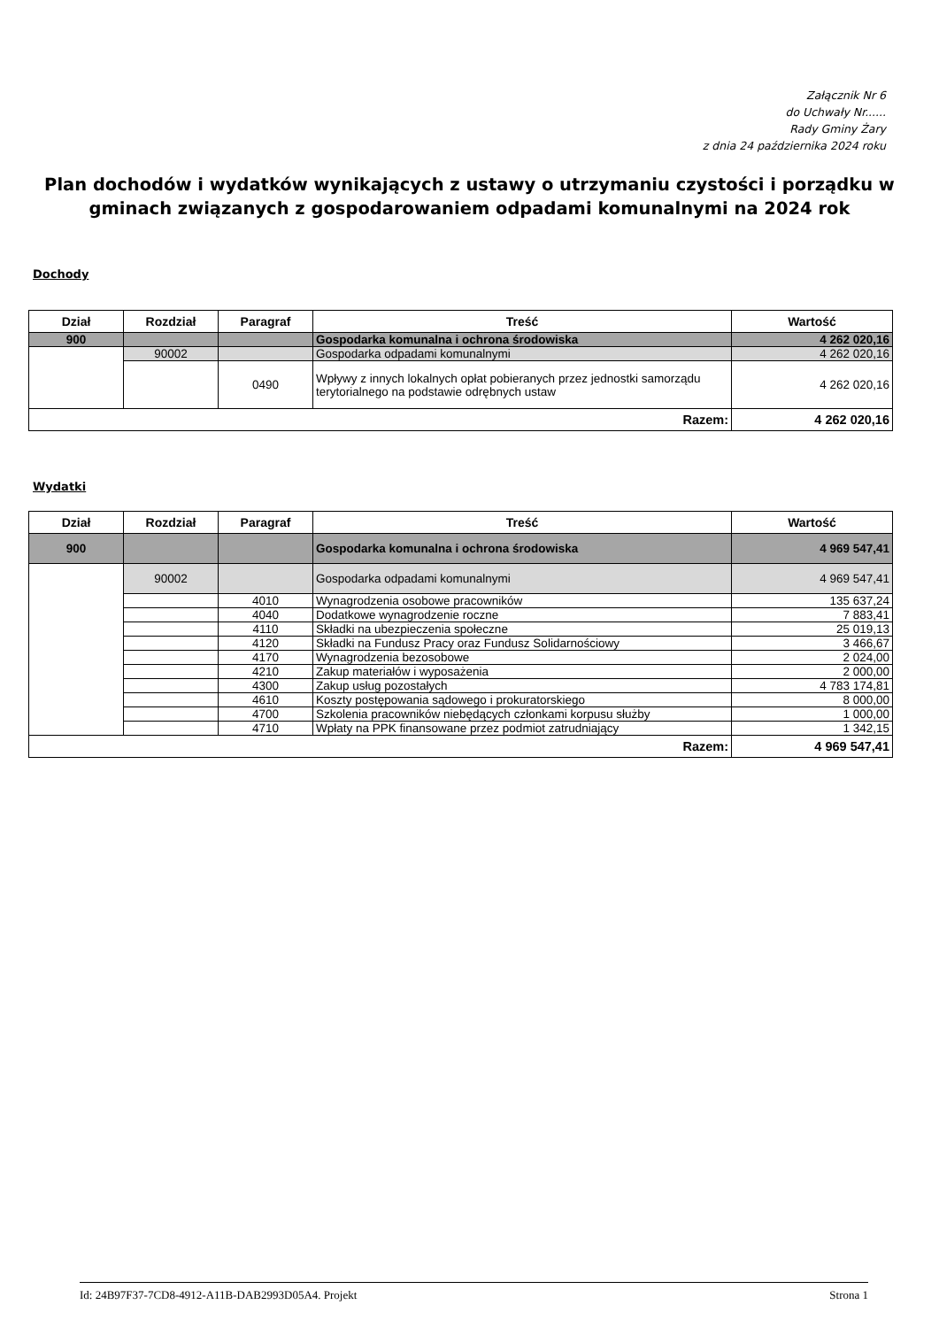Załącznik Nr 6
do Uchwały Nr......
Rady Gminy Żary
z dnia 24 października 2024 roku
Plan dochodów i wydatków wynikających z ustawy o utrzymaniu czystości i porządku w gminach związanych z gospodarowaniem odpadami komunalnymi na 2024 rok
Dochody
| Dział | Rozdział | Paragraf | Treść | Wartość |
| --- | --- | --- | --- | --- |
| 900 | | | Gospodarka komunalna i ochrona środowiska | 4 262 020,16 |
| | 90002 | | Gospodarka odpadami komunalnymi | 4 262 020,16 |
| | | 0490 | Wpływy z innych lokalnych opłat pobieranych przez jednostki samorządu terytorialnego na podstawie odrębnych ustaw | 4 262 020,16 |
| Razem: | | | | 4 262 020,16 |
Wydatki
| Dział | Rozdział | Paragraf | Treść | Wartość |
| --- | --- | --- | --- | --- |
| 900 | | | Gospodarka komunalna i ochrona środowiska | 4 969 547,41 |
| | 90002 | | Gospodarka odpadami komunalnymi | 4 969 547,41 |
| | | 4010 | Wynagrodzenia osobowe pracowników | 135 637,24 |
| | | 4040 | Dodatkowe wynagrodzenie roczne | 7 883,41 |
| | | 4110 | Składki na ubezpieczenia społeczne | 25 019,13 |
| | | 4120 | Składki na Fundusz Pracy oraz Fundusz Solidarnościowy | 3 466,67 |
| | | 4170 | Wynagrodzenia bezosobowe | 2 024,00 |
| | | 4210 | Zakup materiałów i wyposażenia | 2 000,00 |
| | | 4300 | Zakup usług pozostałych | 4 783 174,81 |
| | | 4610 | Koszty postępowania sądowego i prokuratorskiego | 8 000,00 |
| | | 4700 | Szkolenia pracowników niebędących członkami korpusu służby | 1 000,00 |
| | | 4710 | Wpłaty na PPK finansowane przez podmiot zatrudniający | 1 342,15 |
| Razem: | | | | 4 969 547,41 |
Id: 24B97F37-7CD8-4912-A11B-DAB2993D05A4. Projekt Strona 1